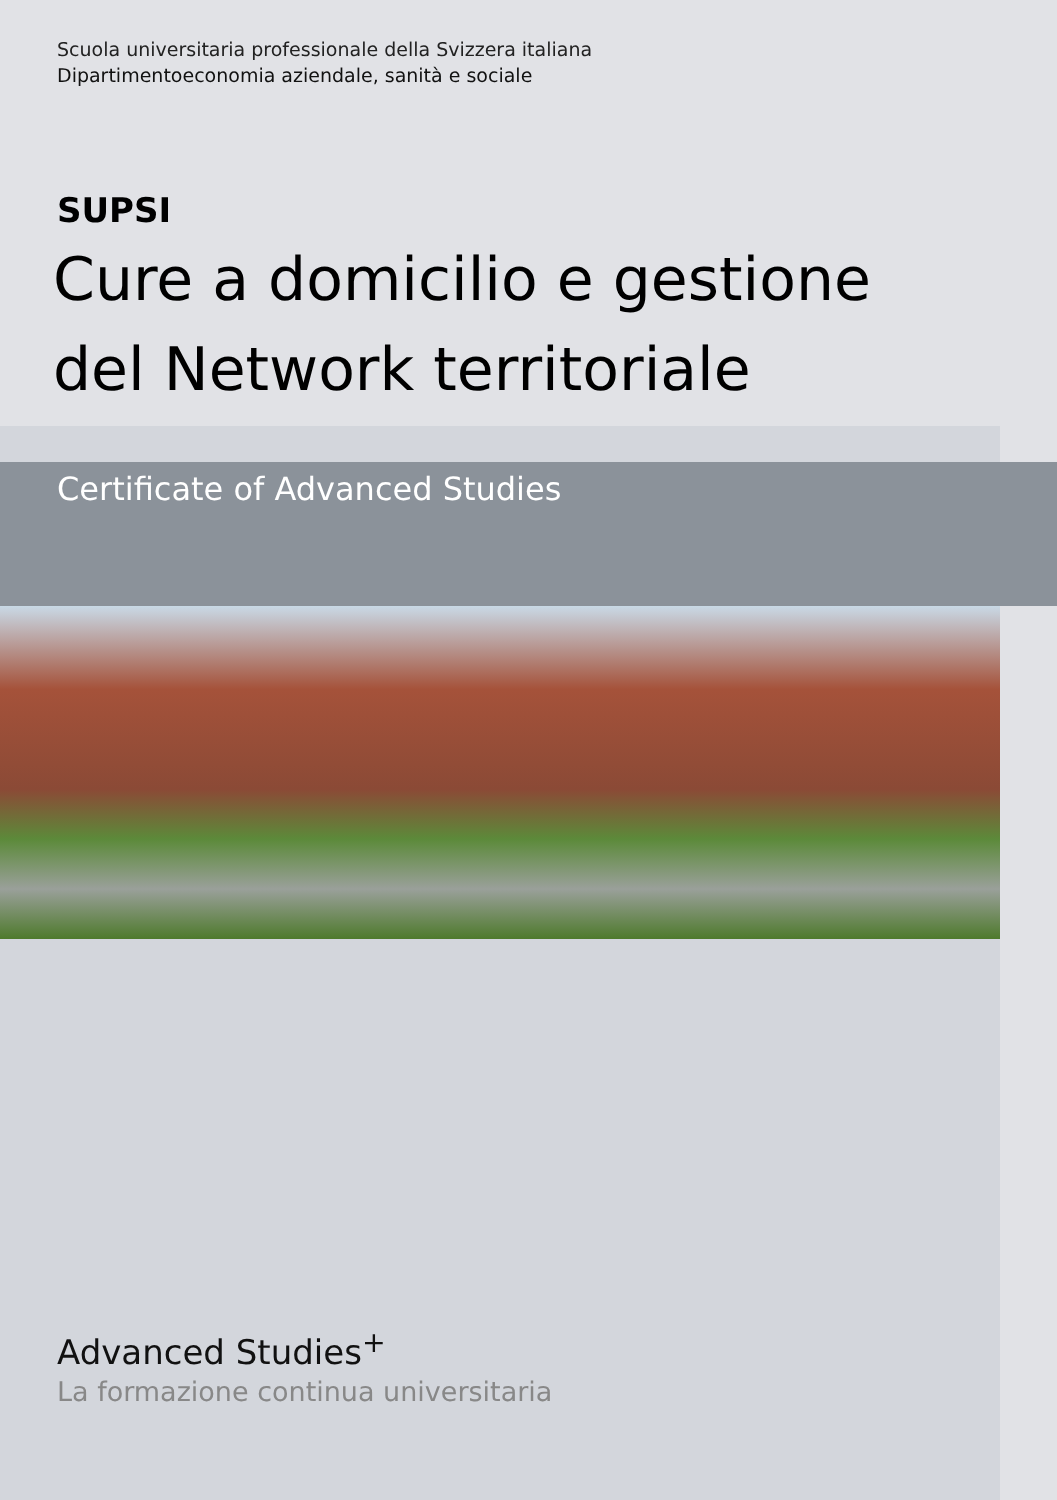Scuola universitaria professionale della Svizzera italiana
Dipartimentoeconomia aziendale, sanità e sociale
SUPSI
Cure a domicilio e gestione
del Network territoriale
Certificate of Advanced Studies
Advanced Studies<sup>+</sup>
La formazione continua universitaria